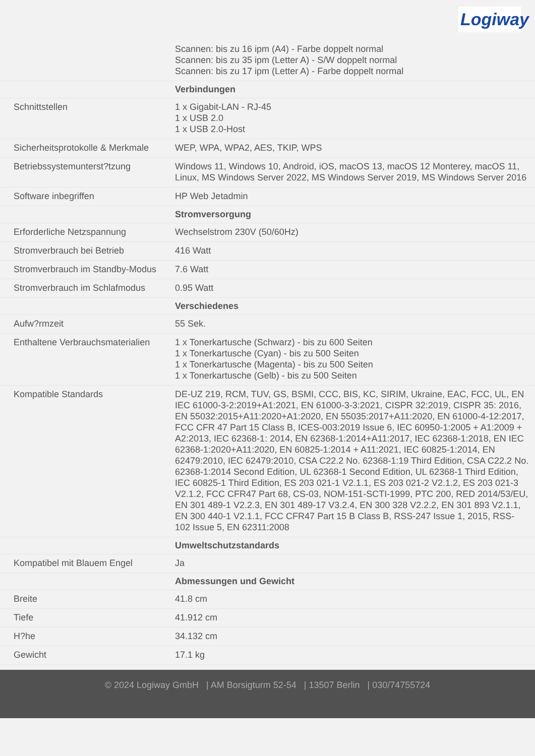Logiway
| | Scannen: bis zu 16 ipm (A4) - Farbe doppelt normal Scannen: bis zu 35 ipm (Letter A) - S/W doppelt normal Scannen: bis zu 17 ipm (Letter A) - Farbe doppelt normal |
| | Verbindungen |
| Schnittstellen | 1 x Gigabit-LAN - RJ-45 1 x USB 2.0 1 x USB 2.0-Host |
| Sicherheitsprotokolle & Merkmale | WEP, WPA, WPA2, AES, TKIP, WPS |
| Betriebssystemunterst?tzung | Windows 11, Windows 10, Android, iOS, macOS 13, macOS 12 Monterey, macOS 11, Linux, MS Windows Server 2022, MS Windows Server 2019, MS Windows Server 2016 |
| Software inbegriffen | HP Web Jetadmin |
| | Stromversorgung |
| Erforderliche Netzspannung | Wechselstrom 230V (50/60Hz) |
| Stromverbrauch bei Betrieb | 416 Watt |
| Stromverbrauch im Standby-Modus | 7.6 Watt |
| Stromverbrauch im Schlafmodus | 0.95 Watt |
| | Verschiedenes |
| Aufw?rmzeit | 55 Sek. |
| Enthaltene Verbrauchsmaterialien | 1 x Tonerkartusche (Schwarz) - bis zu 600 Seiten 1 x Tonerkartusche (Cyan) - bis zu 500 Seiten 1 x Tonerkartusche (Magenta) - bis zu 500 Seiten 1 x Tonerkartusche (Gelb) - bis zu 500 Seiten |
| Kompatible Standards | DE-UZ 219, RCM, TUV, GS, BSMI, CCC, BIS, KC, SIRIM, Ukraine, EAC, FCC, UL, EN IEC 61000-3-2:2019+A1:2021, EN 61000-3-3:2021, CISPR 32:2019, CISPR 35: 2016, EN 55032:2015+A11:2020+A1:2020, EN 55035:2017+A11:2020, EN 61000-4-12:2017, FCC CFR 47 Part 15 Class B, ICES-003:2019 Issue 6, IEC 60950-1:2005 + A1:2009 + A2:2013, IEC 62368-1: 2014, EN 62368-1:2014+A11:2017, IEC 62368-1:2018, EN IEC 62368-1:2020+A11:2020, EN 60825-1:2014 + A11:2021, IEC 60825-1:2014, EN 62479:2010, IEC 62479:2010, CSA C22.2 No. 62368-1:19 Third Edition, CSA C22.2 No. 62368-1:2014 Second Edition, UL 62368-1 Second Edition, UL 62368-1 Third Edition, IEC 60825-1 Third Edition, ES 203 021-1 V2.1.1, ES 203 021-2 V2.1.2, ES 203 021-3 V2.1.2, FCC CFR47 Part 68, CS-03, NOM-151-SCTI-1999, PTC 200, RED 2014/53/EU, EN 301 489-1 V2.2.3, EN 301 489-17 V3.2.4, EN 300 328 V2.2.2, EN 301 893 V2.1.1, EN 300 440-1 V2.1.1, FCC CFR47 Part 15 B Class B, RSS-247 Issue 1, 2015, RSS-102 Issue 5, EN 62311:2008 |
| | Umweltschutzstandards |
| Kompatibel mit Blauem Engel | Ja |
| | Abmessungen und Gewicht |
| Breite | 41.8 cm |
| Tiefe | 41.912 cm |
| H?he | 34.132 cm |
| Gewicht | 17.1 kg |
© 2024 Logiway GmbH | AM Borsigturm 52-54 | 13507 Berlin | 030/74755724